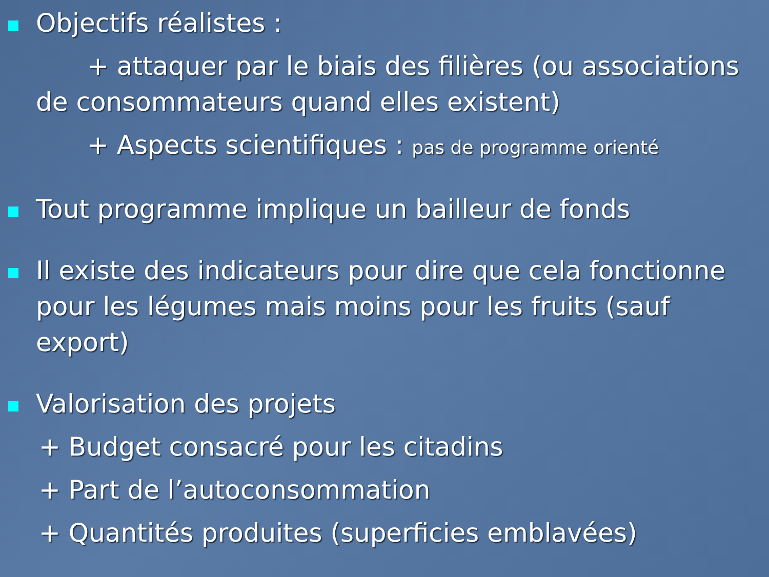Objectifs réalistes :
+ attaquer par le biais des filières (ou associations de consommateurs quand elles existent)
+ Aspects scientifiques : pas de programme orienté
Tout programme implique un bailleur de fonds
Il existe des indicateurs pour dire que cela fonctionne pour les légumes mais moins pour les fruits (sauf export)
Valorisation des projets
+ Budget consacré pour les citadins
+ Part de l’autoconsommation
+ Quantités produites (superficies emblavées)